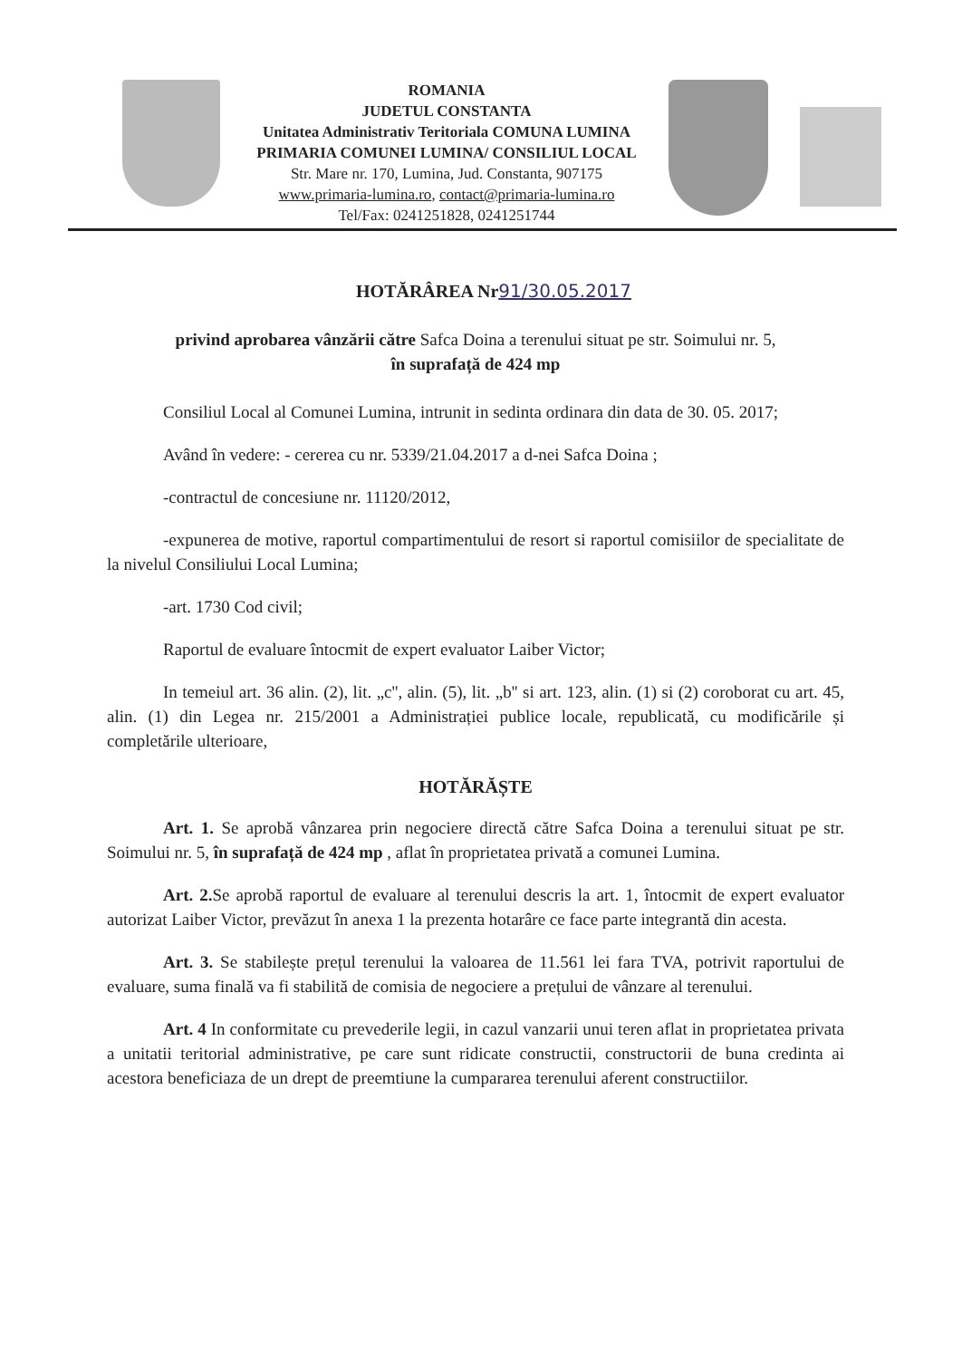ROMANIA
JUDETUL CONSTANTA
Unitatea Administrativ Teritoriala COMUNA LUMINA
PRIMARIA COMUNEI LUMINA/ CONSILIUL LOCAL
Str. Mare nr. 170, Lumina, Jud. Constanta, 907175
www.primaria-lumina.ro, contact@primaria-lumina.ro
Tel/Fax: 0241251828, 0241251744
HOTĂRÂREA Nr91/30.05.2017
privind aprobarea vânzării către Safca Doina a terenului situat pe str. Soimului nr. 5,
în suprafață de 424 mp
Consiliul Local al Comunei Lumina, intrunit in sedinta ordinara din data de 30. 05. 2017;
Având în vedere: - cererea cu nr. 5339/21.04.2017 a d-nei Safca Doina ;
-contractul de concesiune nr. 11120/2012,
-expunerea de motive, raportul compartimentului de resort si raportul comisiilor de specialitate de la nivelul Consiliului Local Lumina;
-art. 1730 Cod civil;
Raportul de evaluare întocmit de expert evaluator Laiber Victor;
In temeiul art. 36 alin. (2), lit. „c'', alin. (5), lit. „b'' si art. 123, alin. (1) si (2) coroborat cu art. 45, alin. (1) din Legea nr. 215/2001 a Administrației publice locale, republicată, cu modificările și completările ulterioare,
HOTĂRĂȘTE
Art. 1. Se aprobă vânzarea prin negociere directă către Safca Doina a terenului situat pe str. Soimului nr. 5, în suprafață de 424 mp , aflat în proprietatea privată a comunei Lumina.
Art. 2. Se aprobă raportul de evaluare al terenului descris la art. 1, întocmit de expert evaluator autorizat Laiber Victor, prevăzut în anexa 1 la prezenta hotarâre ce face parte integrantă din acesta.
Art. 3. Se stabilește prețul terenului la valoarea de 11.561 lei fara TVA, potrivit raportului de evaluare, suma finală va fi stabilită de comisia de negociere a prețului de vânzare al terenului.
Art. 4 In conformitate cu prevederile legii, in cazul vanzarii unui teren aflat in proprietatea privata a unitatii teritorial administrative, pe care sunt ridicate constructii, constructorii de buna credinta ai acestora beneficiaza de un drept de preemtiune la cumpararea terenului aferent constructiilor.